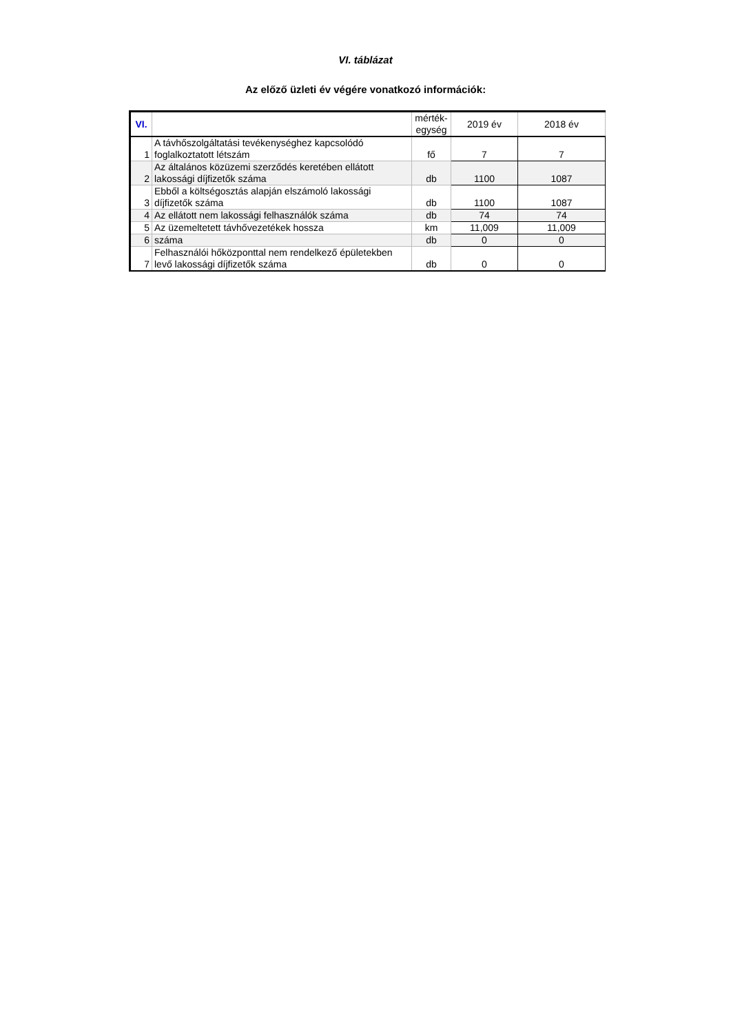VI. táblázat
Az előző üzleti év végére vonatkozó információk:
| VI. | | mérték- egység | 2019 év | 2018 év |
| --- | --- | --- | --- | --- |
| 1 | A távhőszolgáltatási tevékenységhez kapcsolódó foglalkoztatott létszám | fő | 7 | 7 |
| 2 | Az általános közüzemi szerződés keretében ellátott lakossági díjfizetők száma | db | 1100 | 1087 |
| 3 | Ebből a költségosztás alapján elszámoló lakossági díjfizetők száma | db | 1100 | 1087 |
| 4 | Az ellátott nem lakossági felhasználók száma | db | 74 | 74 |
| 5 | Az üzemeltetett távhővezetékek hossza | km | 11,009 | 11,009 |
| 6 | száma | db | 0 | 0 |
| 7 | Felhasználói hőközponttal nem rendelkező épületekben levő lakossági díjfizetők száma | db | 0 | 0 |